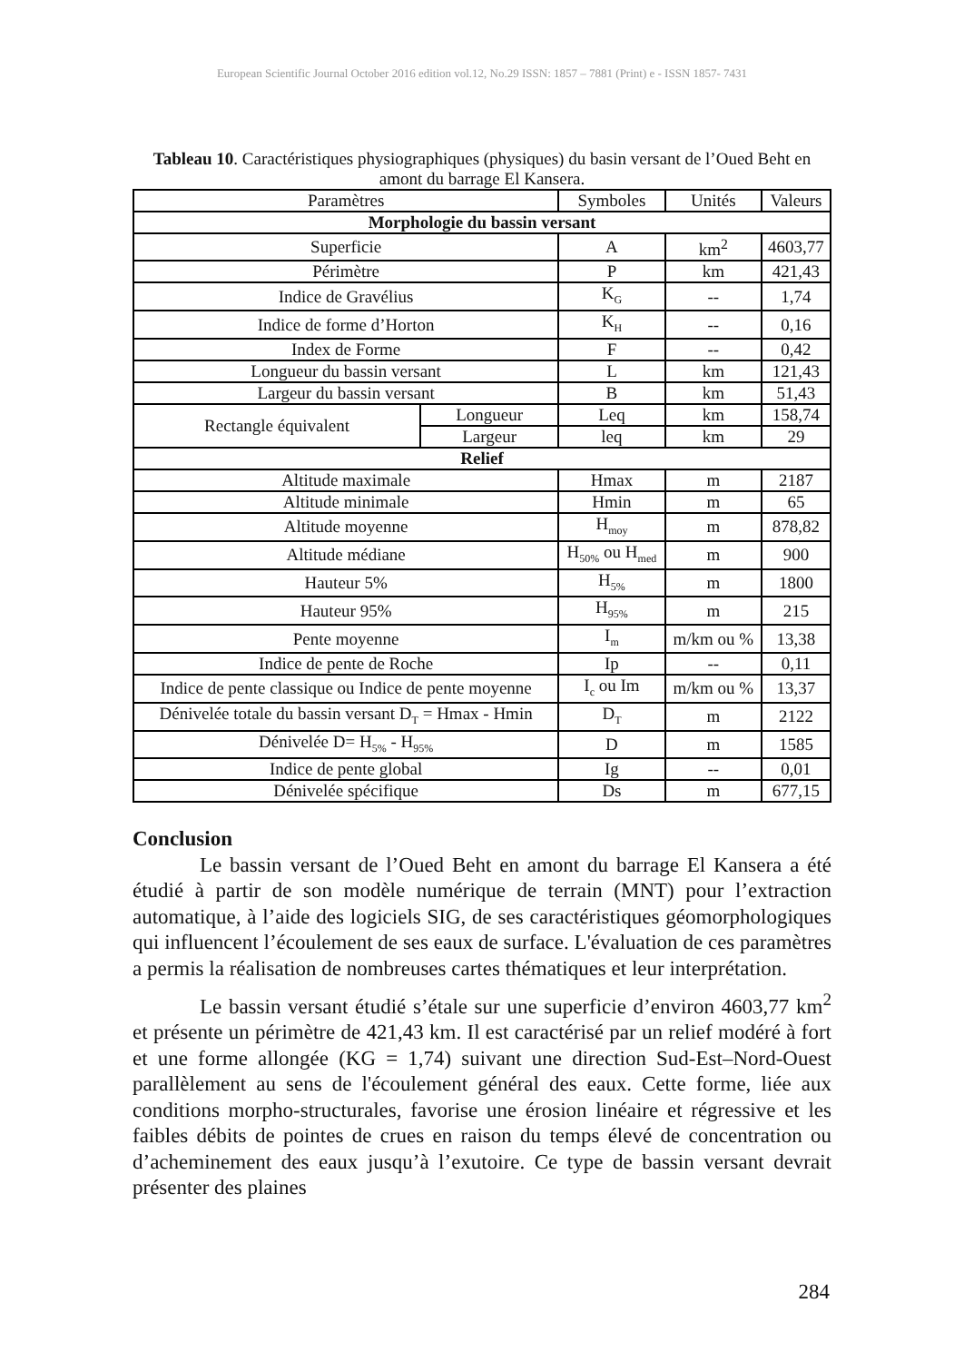European Scientific Journal October 2016 edition vol.12, No.29 ISSN: 1857 – 7881 (Print) e - ISSN 1857- 7431
Tableau 10. Caractéristiques physiographiques (physiques) du basin versant de l’Oued Beht en amont du barrage El Kansera.
| Paramètres | | Symboles | Unités | Valeurs |
| --- | --- | --- | --- | --- |
| Morphologie du bassin versant | | | | |
| Superficie | | A | km<sup>2</sup> | 4603,77 |
| Périmètre | | P | km | 421,43 |
| Indice de Gravélius | | K<sub>G</sub> | -- | 1,74 |
| Indice de forme d’Horton | | K<sub>H</sub> | -- | 0,16 |
| Index de Forme | | F | -- | 0,42 |
| Longueur du bassin versant | | L | km | 121,43 |
| Largeur du bassin versant | | B | km | 51,43 |
| Rectangle équivalent | Longueur | Leq | km | 158,74 |
| | Largeur | leq | km | 29 |
| Relief | | | | |
| Altitude maximale | | Hmax | m | 2187 |
| Altitude minimale | | Hmin | m | 65 |
| Altitude moyenne | | H<sub>moy</sub> | m | 878,82 |
| Altitude médiane | | H<sub>50%</sub> ou H<sub>med</sub> | m | 900 |
| Hauteur 5% | | H<sub>5%</sub> | m | 1800 |
| Hauteur 95% | | H<sub>95%</sub> | m | 215 |
| Pente moyenne | | I<sub>m</sub> | m/km ou % | 13,38 |
| Indice de pente de Roche | | Ip | -- | 0,11 |
| Indice de pente classique ou Indice de pente moyenne | | I<sub>c</sub> ou Im | m/km ou % | 13,37 |
| Dénivelée totale du bassin versant D<sub>T</sub> = Hmax - Hmin | | D<sub>T</sub> | m | 2122 |
| Dénivelée D= H<sub>5%</sub> - H<sub>95%</sub> | | D | m | 1585 |
| Indice de pente global | | Ig | -- | 0,01 |
| Dénivelée spécifique | | Ds | m | 677,15 |
Conclusion
Le bassin versant de l’Oued Beht en amont du barrage El Kansera a été étudié à partir de son modèle numérique de terrain (MNT) pour l’extraction automatique, à l’aide des logiciels SIG, de ses caractéristiques géomorphologiques qui influencent l’écoulement de ses eaux de surface. L'évaluation de ces paramètres a permis la réalisation de nombreuses cartes thématiques et leur interprétation.
Le bassin versant étudié s’étale sur une superficie d’environ 4603,77 km<sup>2</sup> et présente un périmètre de 421,43 km. Il est caractérisé par un relief modéré à fort et une forme allongée (KG = 1,74) suivant une direction Sud-Est–Nord-Ouest parallèlement au sens de l'écoulement général des eaux. Cette forme, liée aux conditions morpho-structurales, favorise une érosion linéaire et régressive et les faibles débits de pointes de crues en raison du temps élevé de concentration ou d’acheminement des eaux jusqu’à l’exutoire. Ce type de bassin versant devrait présenter des plaines
284